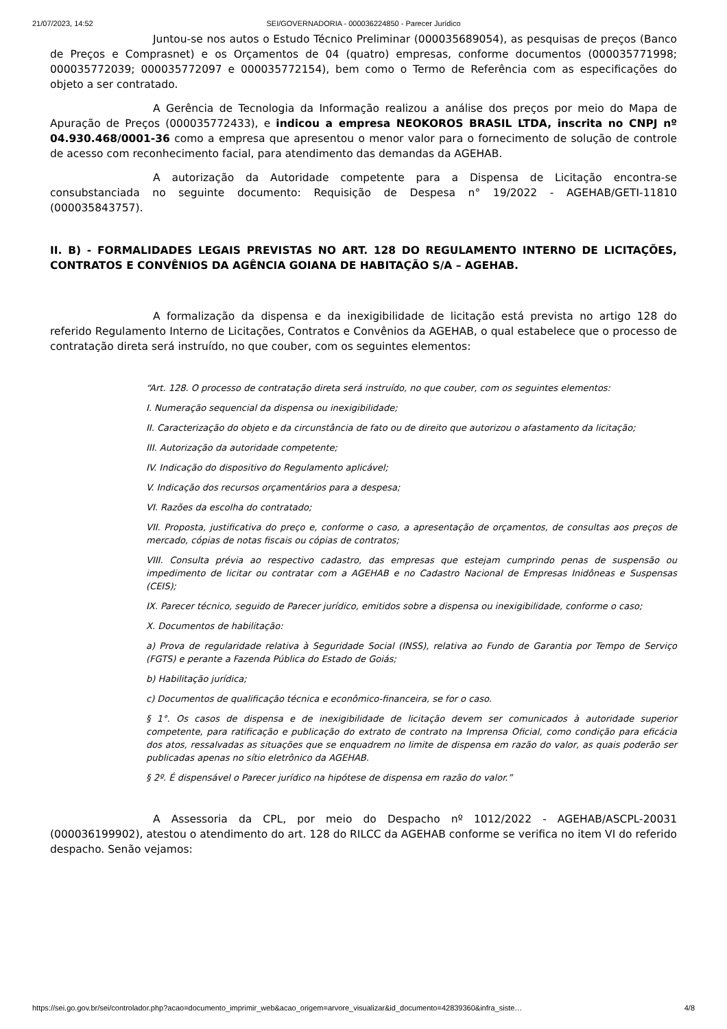21/07/2023, 14:52 SEI/GOVERNADORIA - 000036224850 - Parecer Jurídico
Juntou-se nos autos o Estudo Técnico Preliminar (000035689054), as pesquisas de preços (Banco de Preços e Comprasnet) e os Orçamentos de 04 (quatro) empresas, conforme documentos (000035771998; 000035772039; 000035772097 e 000035772154), bem como o Termo de Referência com as especificações do objeto a ser contratado.
A Gerência de Tecnologia da Informação realizou a análise dos preços por meio do Mapa de Apuração de Preços (000035772433), e indicou a empresa NEOKOROS BRASIL LTDA, inscrita no CNPJ nº 04.930.468/0001-36 como a empresa que apresentou o menor valor para o fornecimento de solução de controle de acesso com reconhecimento facial, para atendimento das demandas da AGEHAB.
A autorização da Autoridade competente para a Dispensa de Licitação encontra-se consubstanciada no seguinte documento: Requisição de Despesa n° 19/2022 - AGEHAB/GETI-11810 (000035843757).
II. B) - FORMALIDADES LEGAIS PREVISTAS NO ART. 128 DO REGULAMENTO INTERNO DE LICITAÇÕES, CONTRATOS E CONVÊNIOS DA AGÊNCIA GOIANA DE HABITAÇÃO S/A – AGEHAB.
A formalização da dispensa e da inexigibilidade de licitação está prevista no artigo 128 do referido Regulamento Interno de Licitações, Contratos e Convênios da AGEHAB, o qual estabelece que o processo de contratação direta será instruído, no que couber, com os seguintes elementos:
“Art. 128. O processo de contratação direta será instruído, no que couber, com os seguintes elementos:
I. Numeração sequencial da dispensa ou inexigibilidade;
II. Caracterização do objeto e da circunstância de fato ou de direito que autorizou o afastamento da licitação;
III. Autorização da autoridade competente;
IV. Indicação do dispositivo do Regulamento aplicável;
V. Indicação dos recursos orçamentários para a despesa;
VI. Razões da escolha do contratado;
VII. Proposta, justificativa do preço e, conforme o caso, a apresentação de orçamentos, de consultas aos preços de mercado, cópias de notas fiscais ou cópias de contratos;
VIII. Consulta prévia ao respectivo cadastro, das empresas que estejam cumprindo penas de suspensão ou impedimento de licitar ou contratar com a AGEHAB e no Cadastro Nacional de Empresas Inidôneas e Suspensas (CEIS);
IX. Parecer técnico, seguido de Parecer jurídico, emitidos sobre a dispensa ou inexigibilidade, conforme o caso;
X. Documentos de habilitação:
a) Prova de regularidade relativa à Seguridade Social (INSS), relativa ao Fundo de Garantia por Tempo de Serviço (FGTS) e perante a Fazenda Pública do Estado de Goiás;
b) Habilitação jurídica;
c) Documentos de qualificação técnica e econômico-financeira, se for o caso.
§ 1°. Os casos de dispensa e de inexigibilidade de licitação devem ser comunicados à autoridade superior competente, para ratificação e publicação do extrato de contrato na Imprensa Oficial, como condição para eficácia dos atos, ressalvadas as situações que se enquadrem no limite de dispensa em razão do valor, as quais poderão ser publicadas apenas no sítio eletrônico da AGEHAB.
§ 2º. É dispensável o Parecer jurídico na hipótese de dispensa em razão do valor.”
A Assessoria da CPL, por meio do Despacho nº 1012/2022 - AGEHAB/ASCPL-20031 (000036199902), atestou o atendimento do art. 128 do RILCC da AGEHAB conforme se verifica no item VI do referido despacho. Senão vejamos:
https://sei.go.gov.br/sei/controlador.php?acao=documento_imprimir_web&acao_origem=arvore_visualizar&id_documento=42839360&infra_siste… 4/8